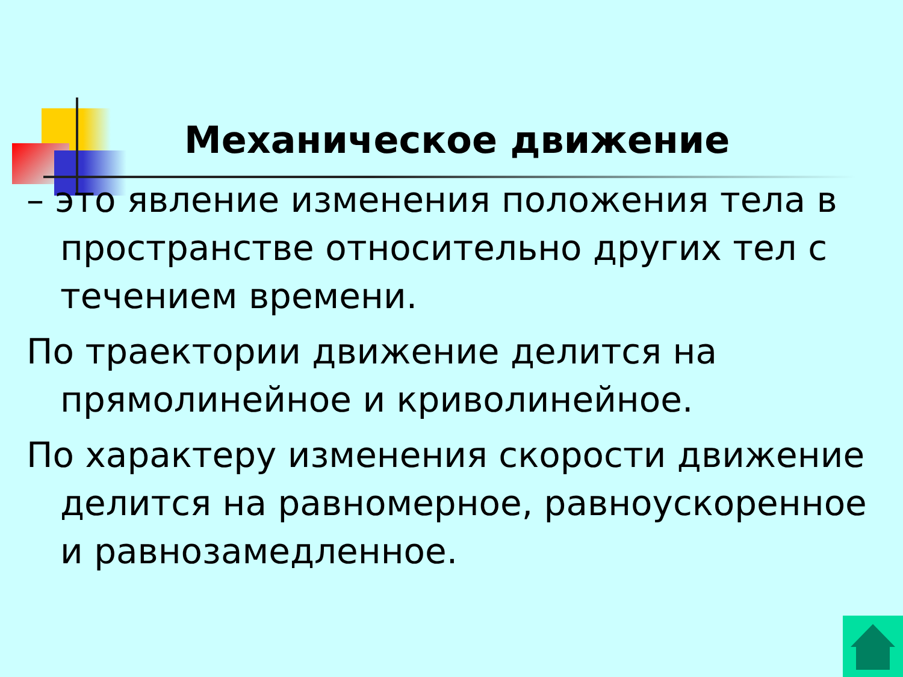Механическое движение
– это явление изменения положения тела в пространстве относительно других тел с течением времени.
По траектории движение делится на прямолинейное и криволинейное.
По характеру изменения скорости движение делится на равномерное, равноускоренное и равнозамедленное.